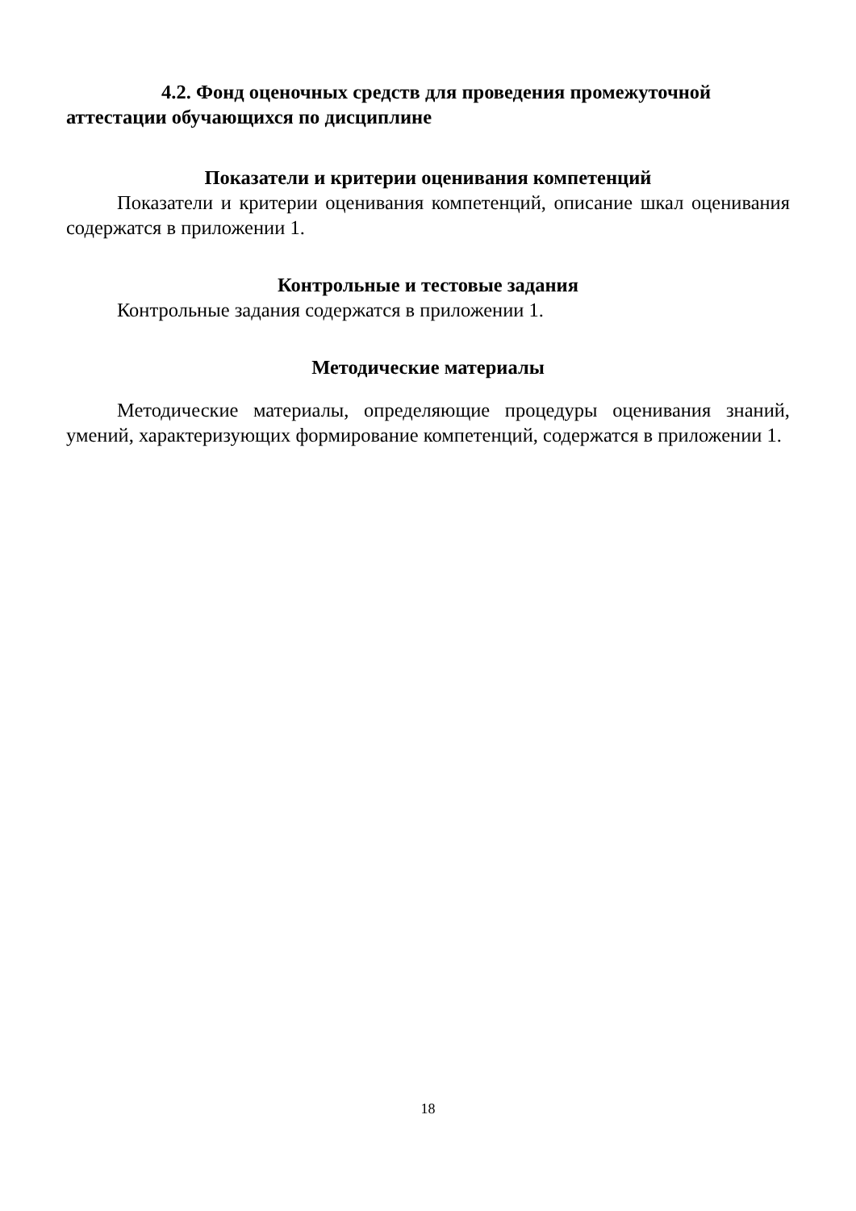4.2. Фонд оценочных средств для проведения промежуточной аттестации обучающихся по дисциплине
Показатели и критерии оценивания компетенций
Показатели и критерии оценивания компетенций, описание шкал оценивания содержатся в приложении 1.
Контрольные и тестовые задания
Контрольные задания содержатся в приложении 1.
Методические материалы
Методические материалы, определяющие процедуры оценивания знаний, умений, характеризующих формирование компетенций, содержатся в приложении 1.
18